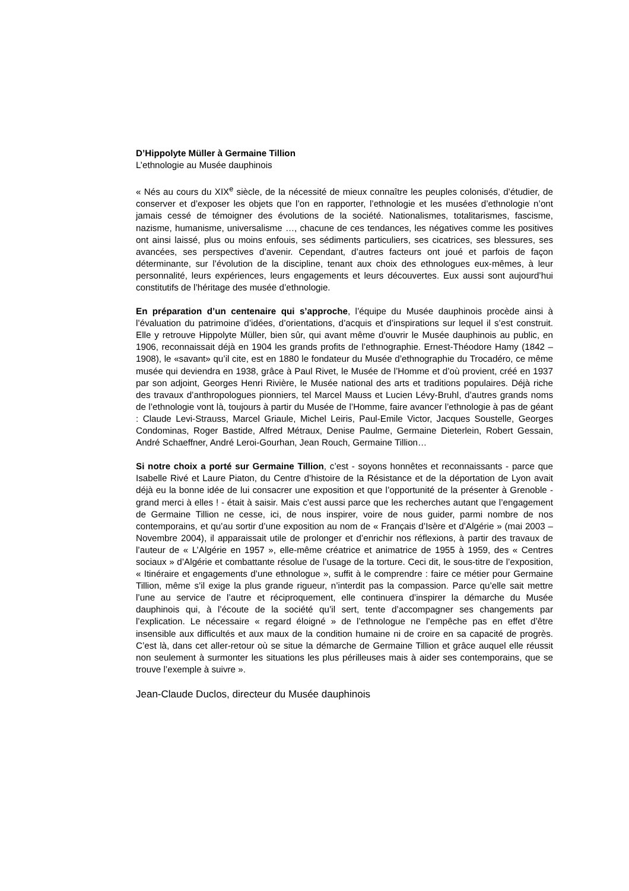D’Hippolyte Müller à Germaine Tillion
L’ethnologie au Musée dauphinois
« Nés au cours du XIX<sup>e</sup> siècle, de la nécessité de mieux connaître les peuples colonisés, d’étudier, de conserver et d’exposer les objets que l’on en rapporter, l’ethnologie et les musées d’ethnologie n’ont jamais cessé de témoigner des évolutions de la société. Nationalismes, totalitarismes, fascisme, nazisme, humanisme, universalisme …, chacune de ces tendances, les négatives comme les positives ont ainsi laissé, plus ou moins enfouis, ses sédiments particuliers, ses cicatrices, ses blessures, ses avancées, ses perspectives d’avenir. Cependant, d’autres facteurs ont joué et parfois de façon déterminante, sur l’évolution de la discipline, tenant aux choix des ethnologues eux-mêmes, à leur personnalité, leurs expériences, leurs engagements et leurs découvertes. Eux aussi sont aujourd’hui constitutifs de l’héritage des musée d’ethnologie.
En préparation d’un centenaire qui s’approche, l’équipe du Musée dauphinois procède ainsi à l’évaluation du patrimoine d’idées, d’orientations, d’acquis et d’inspirations sur lequel il s’est construit. Elle y retrouve Hippolyte Müller, bien sûr, qui avant même d’ouvrir le Musée dauphinois au public, en 1906, reconnaissait déjà en 1904 les grands profits de l’ethnographie. Ernest-Théodore Hamy (1842 – 1908), le «savant» qu’il cite, est en 1880 le fondateur du Musée d’ethnographie du Trocadéro, ce même musée qui deviendra en 1938, grâce à Paul Rivet, le Musée de l’Homme et d’où provient, créé en 1937 par son adjoint, Georges Henri Rivière, le Musée national des arts et traditions populaires. Déjà riche des travaux d’anthropologues pionniers, tel Marcel Mauss et Lucien Lévy-Bruhl, d’autres grands noms de l’ethnologie vont là, toujours à partir du Musée de l’Homme, faire avancer l’ethnologie à pas de géant : Claude Levi-Strauss, Marcel Griaule, Michel Leiris, Paul-Emile Victor, Jacques Soustelle, Georges Condominas, Roger Bastide, Alfred Métraux, Denise Paulme, Germaine Dieterlein, Robert Gessain, André Schaeffner, André Leroi-Gourhan, Jean Rouch, Germaine Tillion…
Si notre choix a porté sur Germaine Tillion, c’est - soyons honnêtes et reconnaissants - parce que Isabelle Rivé et Laure Piaton, du Centre d’histoire de la Résistance et de la déportation de Lyon avait déjà eu la bonne idée de lui consacrer une exposition et que l’opportunité de la présenter à Grenoble - grand merci à elles ! - était à saisir. Mais c’est aussi parce que les recherches autant que l’engagement de Germaine Tillion ne cesse, ici, de nous inspirer, voire de nous guider, parmi nombre de nos contemporains, et qu’au sortir d’une exposition au nom de « Français d’Isère et d’Algérie » (mai 2003 – Novembre 2004), il apparaissait utile de prolonger et d’enrichir nos réflexions, à partir des travaux de l’auteur de « L’Algérie en 1957 », elle-même créatrice et animatrice de 1955 à 1959, des « Centres sociaux » d’Algérie et combattante résolue de l’usage de la torture. Ceci dit, le sous-titre de l’exposition, « Itinéraire et engagements d’une ethnologue », suffit à le comprendre : faire ce métier pour Germaine Tillion, même s’il exige la plus grande rigueur, n’interdit pas la compassion. Parce qu’elle sait mettre l’une au service de l’autre et réciproquement, elle continuera d’inspirer la démarche du Musée dauphinois qui, à l’écoute de la société qu’il sert, tente d’accompagner ses changements par l’explication. Le nécessaire « regard éloigné » de l’ethnologue ne l’empêche pas en effet d’être insensible aux difficultés et aux maux de la condition humaine ni de croire en sa capacité de progrès. C’est là, dans cet aller-retour où se situe la démarche de Germaine Tillion et grâce auquel elle réussit non seulement à surmonter les situations les plus périlleuses mais à aider ses contemporains, que se trouve l’exemple à suivre ».
Jean-Claude Duclos, directeur du Musée dauphinois